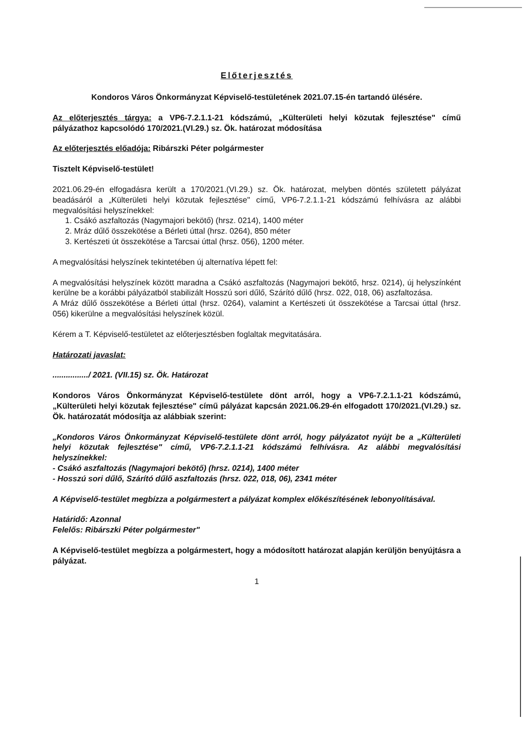Előterjesztés
Kondoros Város Önkormányzat Képviselő-testületének 2021.07.15-én tartandó ülésére.
Az előterjesztés tárgya: a VP6-7.2.1.1-21 kódszámú, „Külterületi helyi közutak fejlesztése" című pályázathoz kapcsolódó 170/2021.(VI.29.) sz. Ök. határozat módosítása
Az előterjesztés előadója: Ribárszki Péter polgármester
Tisztelt Képviselő-testület!
2021.06.29-én elfogadásra került a 170/2021.(VI.29.) sz. Ök. határozat, melyben döntés született pályázat beadásáról a „Külterületi helyi közutak fejlesztése" című, VP6-7.2.1.1-21 kódszámú felhívásra az alábbi megvalósítási helyszínekkel:
1. Csákó aszfaltozás (Nagymajori bekötő) (hrsz. 0214), 1400 méter
2. Mráz dűlő összekötése a Bérleti úttal (hrsz. 0264), 850 méter
3. Kertészeti út összekötése a Tarcsai úttal (hrsz. 056), 1200 méter.
A megvalósítási helyszínek tekintetében új alternatíva lépett fel:
A megvalósítási helyszínek között maradna a Csákó aszfaltozás (Nagymajori bekötő, hrsz. 0214), új helyszínként kerülne be a korábbi pályázatból stabilizált Hosszú sori dűlő, Szárító dűlő (hrsz. 022, 018, 06) aszfaltozása.
A Mráz dűlő összekötése a Bérleti úttal (hrsz. 0264), valamint a Kertészeti út összekötése a Tarcsai úttal (hrsz. 056) kikerülne a megvalósítási helyszínek közül.
Kérem a T. Képviselő-testületet az előterjesztésben foglaltak megvitatására.
Határozati javaslat:
................/ 2021. (VII.15) sz. Ök. Határozat
Kondoros Város Önkormányzat Képviselő-testülete dönt arról, hogy a VP6-7.2.1.1-21 kódszámú, „Külterületi helyi közutak fejlesztése" című pályázat kapcsán 2021.06.29-én elfogadott 170/2021.(VI.29.) sz. Ök. határozatát módosítja az alábbiak szerint:
„Kondoros Város Önkormányzat Képviselő-testülete dönt arról, hogy pályázatot nyújt be a „Külterületi helyi közutak fejlesztése" című, VP6-7.2.1.1-21 kódszámú felhívásra. Az alábbi megvalósítási helyszínekkel:
- Csákó aszfaltozás (Nagymajori bekötő) (hrsz. 0214), 1400 méter
- Hosszú sori dűlő, Szárító dűlő aszfaltozás (hrsz. 022, 018, 06), 2341 méter
A Képviselő-testület megbízza a polgármestert a pályázat komplex előkészítésének lebonyolításával.
Határidő: Azonnal
Felelős: Ribárszki Péter polgármester"
A Képviselő-testület megbízza a polgármestert, hogy a módosított határozat alapján kerüljön benyújtásra a pályázat.
1